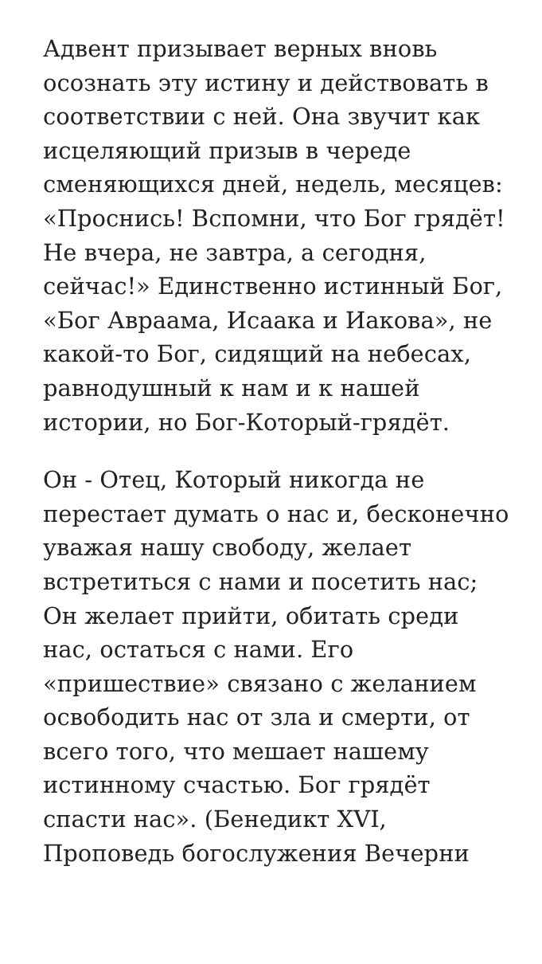Адвент призывает верных вновь осознать эту истину и действовать в соответствии с ней. Она звучит как исцеляющий призыв в череде сменяющихся дней, недель, месяцев: «Проснись! Вспомни, что Бог грядёт! Не вчера, не завтра, а сегодня, сейчас!» Единственно истинный Бог, «Бог Авраама, Исаака и Иакова», не какой-то Бог, сидящий на небесах, равнодушный к нам и к нашей истории, но Бог-Который-грядёт.
Он - Отец, Который никогда не перестает думать о нас и, бесконечно уважая нашу свободу, желает встретиться с нами и посетить нас; Он желает прийти, обитать среди нас, остаться с нами. Его «пришествие» связано с желанием освободить нас от зла и смерти, от всего того, что мешает нашему истинному счастью. Бог грядёт спасти нас». (Бенедикт XVI, Проповедь богослужения Вечерни